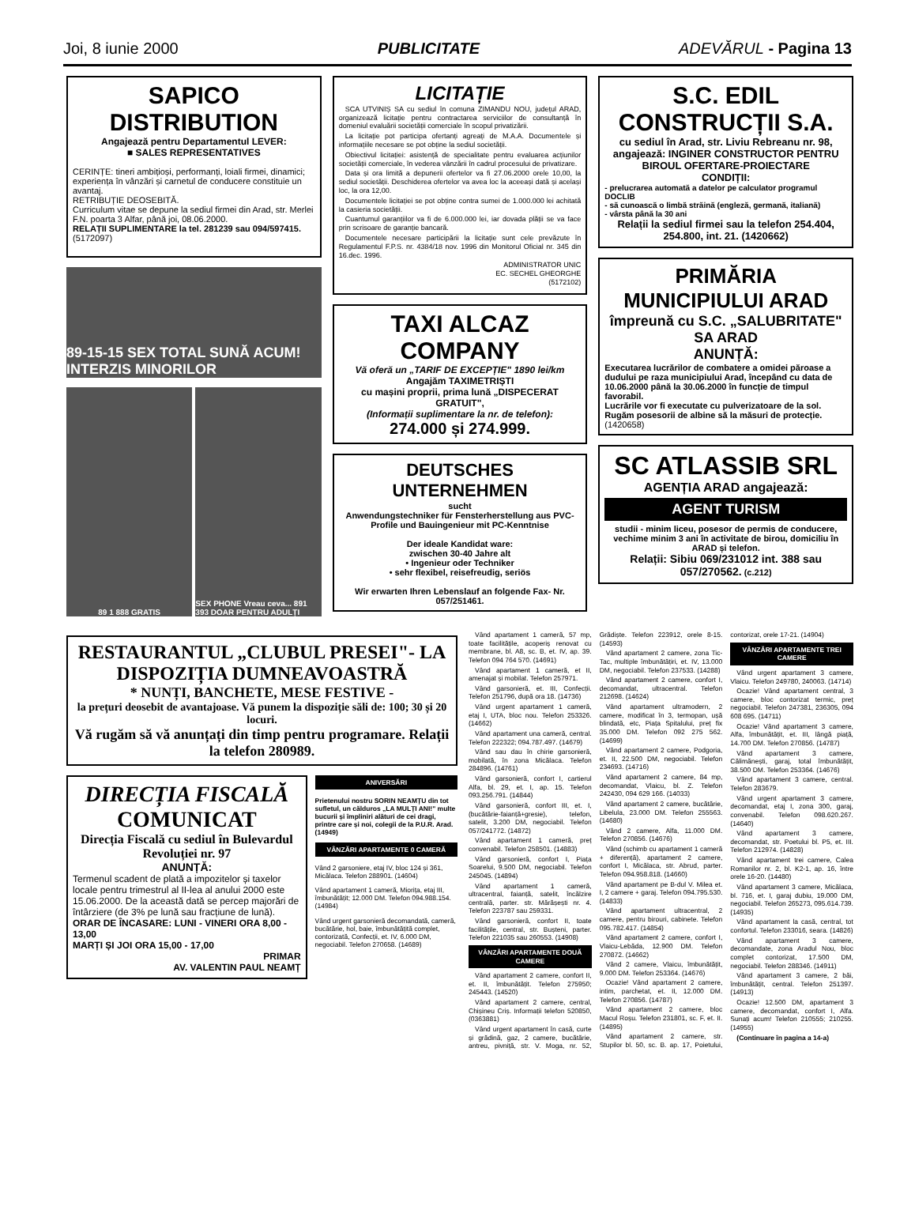Joi, 8 iunie 2000 PUBLICITATE ADEVĂRUL - Pagina 13
SAPICO DISTRIBUTION
Angajează pentru Departamentul LEVER:
■ SALES REPRESENTATIVES
CERINȚE: tineri ambițioși, performanți, loiali firmei, dinamici; experiența în vânzări și carnetul de conducere constituie un avantaj.
RETRIBUȚIE DEOSEBITĂ.
Curriculum vitae se depune la sediul firmei din Arad, str. Merlei F.N. poarta 3 Alfar, până joi, 08.06.2000.
RELAȚII SUPLIMENTARE la tel. 281239 sau 094/597415. (5172097)
89-15-15 SEX TOTAL SUNĂ ACUM! INTERZIS MINORILOR
89 1 888 GRATIS SEX PHONE Vreau ceva... 891 393 DOAR PENTRU ADULȚI
LICITAȚIE
SCA UTVINIȘ SA cu sediul în comuna ZIMANDU NOU, județul ARAD, organizează licitație pentru contractarea serviciilor de consultanță în domeniul evaluării societății comerciale în scopul privatizării.
La licitație pot participa ofertanți agreați de M.A.A. Documentele și informațiile necesare se pot obține la sediul societății.
Obiectivul licitației: asistență de specialitate pentru evaluarea acțiunilor societății comerciale, în vederea vânzării în cadrul procesului de privatizare.
Data și ora limită a depunerii ofertelor va fi 27.06.2000 orele 10,00, la sediul societății. Deschiderea ofertelor va avea loc la aceeași dată și același loc, la ora 12,00.
Documentele licitației se pot obține contra sumei de 1.000.000 lei achitată la casieria societății.
Cuantumul garanțiilor va fi de 6.000.000 lei, iar dovada plății se va face prin scrisoare de garanție bancară.
Documentele necesare participării la licitație sunt cele prevăzute în Regulamentul F.P.S. nr. 4384/18 nov. 1996 din Monitorul Oficial nr. 345 din 16.dec. 1996.
ADMINISTRATOR UNIC
EC. SECHEL GHEORGHE
(5172102)
TAXI ALCAZ COMPANY
Vă oferă un „TARIF DE EXCEPȚIE" 1890 lei/km
Angajăm TAXIMETRIȘTI
cu mașini proprii, prima lună „DISPECERAT GRATUIT",
(Informații suplimentare la nr. de telefon):
274.000 și 274.999.
DEUTSCHES UNTERNEHMEN
sucht
Anwendungstechniker für Fensterherstellung aus PVC-Profile und Bauingenieur mit PC-Kenntnise
Der ideale Kandidat ware:
zwischen 30-40 Jahre alt
• Ingenieur oder Techniker
• sehr flexibel, reisefreudig, seriös
Wir erwarten Ihren Lebenslauf an folgende Fax- Nr. 057/251461.
S.C. EDIL CONSTRUCȚII S.A.
cu sediul în Arad, str. Liviu Rebreanu nr. 98, angajează: INGINER CONSTRUCTOR PENTRU BIROUL OFERTARE-PROIECTARE
CONDIȚII:
- prelucrarea automată a datelor pe calculator programul DOCLIB
- să cunoască o limbă străină (engleză, germană, italiană)
- vârsta până la 30 ani
Relații la sediul firmei sau la telefon 254.404, 254.800, int. 21. (1420662)
PRIMĂRIA MUNICIPIULUI ARAD
împreună cu S.C. „SALUBRITATE" SA ARAD
ANUNȚĂ:
Executarea lucrărilor de combatere a omidei păroase a dudului pe raza municipiului Arad, începând cu data de 10.06.2000 până la 30.06.2000 în funcție de timpul favorabil.
Lucrările vor fi executate cu pulverizatoare de la sol.
Rugăm posesorii de albine să la măsuri de protecție. (1420658)
SC ATLASSIB SRL
AGENȚIA ARAD angajează:
AGENT TURISM
studii - minim liceu, posesor de permis de conducere, vechime minim 3 ani în activitate de birou, domiciliu în ARAD și telefon.
Relații: Sibiu 069/231012 int. 388 sau 057/270562. (c.212)
RESTAURANTUL „CLUBUL PRESEI"- LA DISPOZIȚIA DUMNEAVOASTRĂ
* NUNȚI, BANCHETE, MESE FESTIVE -
la prețuri deosebit de avantajoase. Vă punem la dispoziție săli de: 100; 30 și 20 locuri.
Vă rugăm să vă anunțați din timp pentru programare. Relații la telefon 280989.
DIRECȚIA FISCALĂ
COMUNICAT
Direcția Fiscală cu sediul în Bulevardul Revoluției nr. 97
ANUNȚĂ:
Termenul scadent de plată a impozitelor și taxelor locale pentru trimestrul al II-lea al anului 2000 este 15.06.2000. De la această dată se percep majorări de întârziere (de 3% pe lună sau fracțiune de lună).
ORAR DE ÎNCASARE: LUNI - VINERI ORA 8,00 - 13,00
MARȚI ȘI JOI ORA 15,00 - 17,00
PRIMAR
AV. VALENTIN PAUL NEAMȚ
ANIVERSĂRI
Prietenului nostru SORIN NEAMȚU din tot sufletul, un călduros „LA MULȚI ANI!" multe bucurii și împliniri alături de cei dragi, printre care și noi, colegii de la P.U.R. Arad. (14949)
VÂNZĂRI APARTAMENTE 0 CAMERĂ
Vând 2 garsoniere, etaj IV, bloc 124 și 361, Micălaca. Telefon 288901. (14604)
Vând apartament 1 cameră, Miorița, etaj III, îmbunătățit; 12.000 DM. Telefon 094.988.154. (14984)
Vând urgent garsonieră decomandată, cameră, bucătărie, hol, baie, îmbunătățită complet, contorizată, Confecții, et. IV, 6.000 DM, negociabil. Telefon 270658. (14689)
Vând apartament 1 cameră, 57 mp, toate facilitățile, acoperiș renovat cu membrane, bl. A8, sc. B, et. IV, ap. 39. Telefon 094 764 570. (14691)
Vând apartament 1 cameră, et II, amenajat și mobilat. Telefon 257971.
Vând garsonieră, et. III, Confecții. Telefon 251796, după ora 18. (14736)
Vând urgent apartament 1 cameră, etaj I, UTA, bloc nou. Telefon 253326. (14662)
Vând apartament una cameră, central. Telefon 222322; 094.787.497. (14679)
Vând sau dau în chirie garsonieră, mobilată, în zona Micălaca. Telefon 284896. (14761)
Vând garsonieră, confort I, cartierul Alfa, bl. 29, et. I, ap. 15. Telefon 093.256.791. (14844)
Vând garsonieră, confort III, et. I, (bucătărie-faianță+gresie), telefon, satelit, 3.200 DM, negociabil. Telefon 057/241772. (14872)
Vând apartament 1 cameră, preț convenabil. Telefon 258501. (14883)
Vând garsonieră, confort I, Piața Soarelui, 9.500 DM, negociabil. Telefon 245045. (14894)
Vând apartament 1 cameră, ultracentral, faianță, satelit, încălzire centrală, parter. str. Mărășești nr. 4. Telefon 223787 sau 259331.
Vând garsonieră, confort II, toate facilitățile, central, str. Bușteni, parter. Telefon 221035 sau 260553. (14908)
VÂNZĂRI APARTAMENTE DOUĂ CAMERE
Vând apartament 2 camere, confort II, et. II, îmbunătățit. Telefon 275950; 245443. (14520)
Vând apartament 2 camere, central, Chișineu Criș. Informații telefon 520850, (0363881)
Vând urgent apartament în casă, curte și grădină, gaz, 2 camere, bucătărie, antreu, pivniță, str. V. Moga, nr. 52, Grădiște. Telefon 223912, orele 8-15. (14593)
Vând apartament 2 camere, zona Tic-Tac, multiple îmbunătățiri, et. IV, 13.000 DM, negociabil. Telefon 237533. (14288)
Vând apartament 2 camere, confort I, decomandat, ultracentral. Telefon 212698. (14624)
Vând apartament ultramodern, 2 camere, modificat în 3, termopan, ușă blindată, etc, Piața Spitalului, preț fix 35.000 DM. Telefon 092 275 562. (14699)
Vând apartament 2 camere, Podgoria, et. II, 22.500 DM, negociabil. Telefon 234693. (14716)
Vând apartament 2 camere, 84 mp, decomandat, Vlaicu, bl. Z. Telefon 242430, 094 629 166. (14033)
Vând apartament 2 camere, bucătărie, Libelula, 23.000 DM. Telefon 255563. (14680)
Vând 2 camere, Alfa, 11.000 DM. Telefon 270856. (14676)
Vând (schimb cu apartament 1 cameră + diferență), apartament 2 camere, confort I, Micălaca, str. Abrud, parter. Telefon 094.958.818. (14660)
Vând apartament pe B-dul V. Milea et. I, 2 camere + garaj. Telefon 094.795.530. (14833)
Vând apartament ultracentral, 2 camere, pentru birouri, cabinete. Telefon 095.782.417. (14854)
Vând apartament 2 camere, confort I, Vlaicu-Lebăda, 12.900 DM. Telefon 270872. (14662)
Vând 2 camere, Vlaicu, îmbunătățit, 9.000 DM. Telefon 253364. (14676)
Ocazie! Vând apartament 2 camere, intim, parchetat, et. II, 12.000 DM. Telefon 270856. (14787)
Vând apartament 2 camere, bloc Macul Roșu. Telefon 231801, sc. F, et. II. (14895)
Vând apartament 2 camere, str. Stupilor bl. 50, sc. B. ap. 17, Poietului, contorizat, orele 17-21. (14904)
VÂNZĂRI APARTAMENTE TREI CAMERE
Vând urgent apartament 3 camere, Vlaicu. Telefon 249780, 240063. (14714)
Ocazie! Vând apartament central, 3 camere, bloc contorizat termic, preț negociabil. Telefon 247381, 236305, 094 608 695. (14711)
Ocazie! Vând apartament 3 camere, Alfa, îmbunătățit, et. III, lângă piață, 14.700 DM. Telefon 270856. (14787)
Vând apartament 3 camere, Călimănești, garaj, total îmbunătățit, 38.500 DM. Telefon 253364. (14676)
Vând apartament 3 camere, central. Telefon 283679.
Vând urgent apartament 3 camere, decomandat, etaj I, zona 300, garaj, convenabil. Telefon 098.620.267. (14640)
Vând apartament 3 camere, decomandat, str. Poetului bl. P5, et. III. Telefon 212974. (14828)
Vând apartament trei camere, Calea Romanilor nr. 2, bl. K2-1, ap. 16, între orele 16-20. (14480)
Vând apartament 3 camere, Micălaca, bl. 716, et. I, garaj dubiu, 19.000 DM, negociabil. Telefon 265273, 095.614.739. (14935)
Vând apartament la casă, central, tot confortul. Telefon 233016, seara. (14826)
Vând apartament 3 camere, decomandate, zona Aradul Nou, bloc complet contorizat, 17.500 DM, negociabil. Telefon 288346. (14911)
Vând apartament 3 camere, 2 băi, îmbunătățit, central. Telefon 251397. (14913)
Ocazie! 12.500 DM, apartament 3 camere, decomandat, confort I, Alfa. Sunați acum! Telefon 210555; 210255. (14955)
(Continuare în pagina a 14-a)